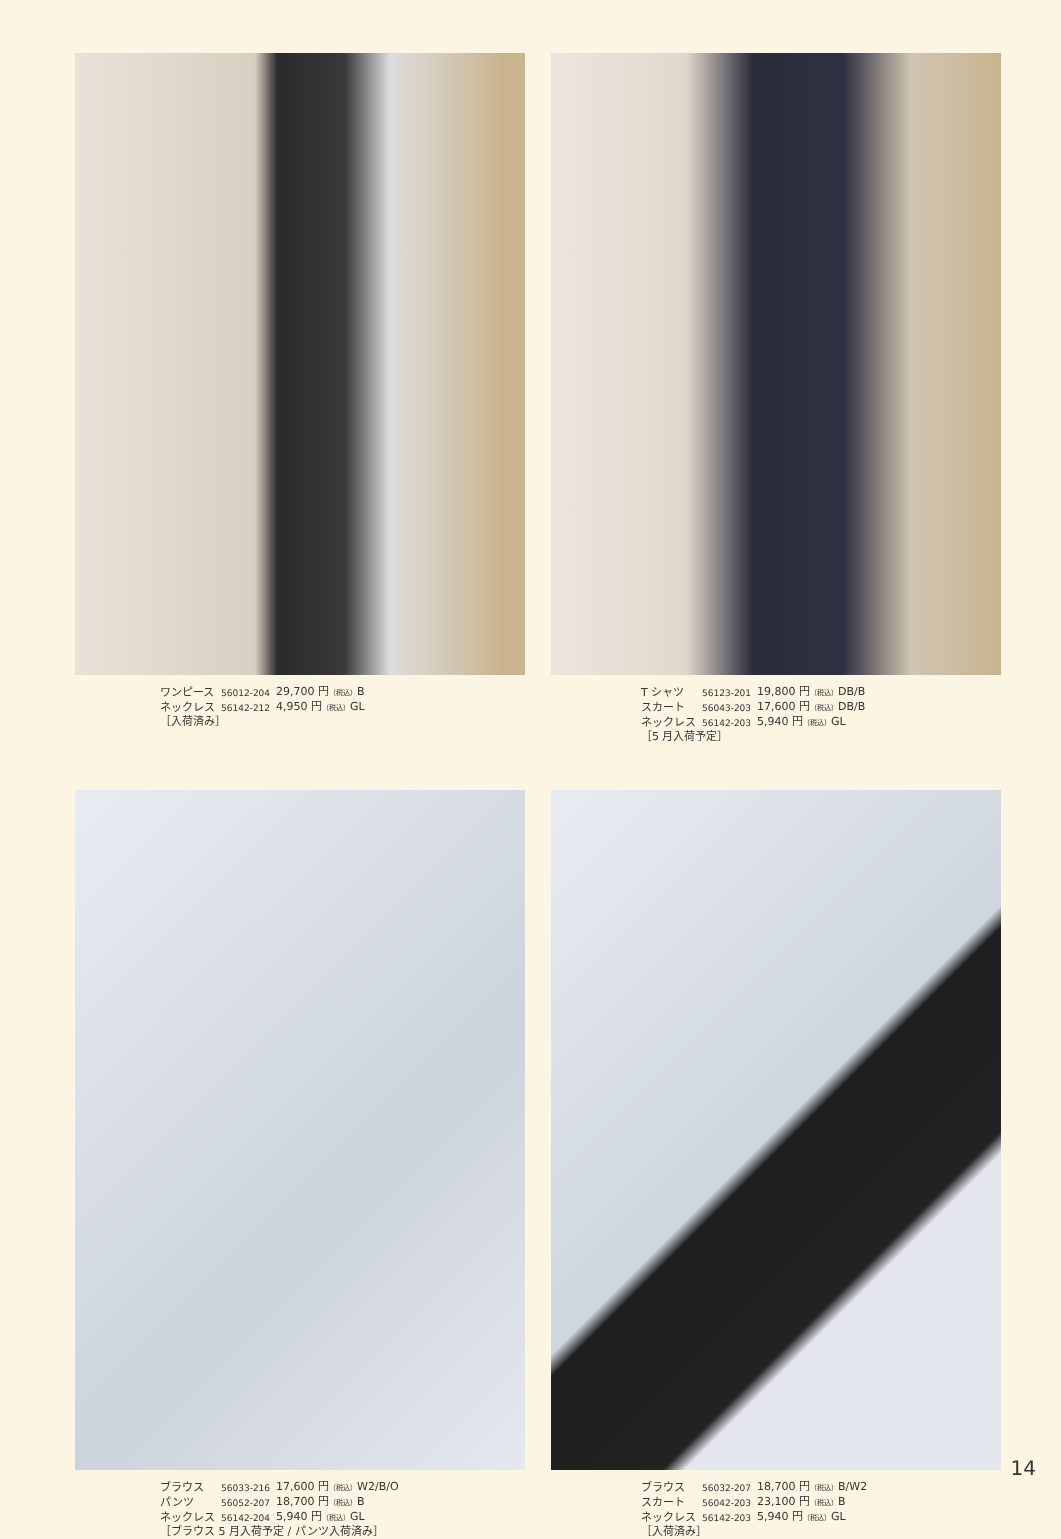| ワンピース | 56012-204 | 29,700 円 （税込） B |
| ネックレス | 56142-212 | 4,950 円 （税込） GL |
| ［入荷済み］ | | |
| T シャツ | 56123-201 | 19,800 円 （税込） DB/B |
| スカート | 56043-203 | 17,600 円 （税込） DB/B |
| ネックレス | 56142-203 | 5,940 円 （税込） GL |
| ［5 月入荷予定］ | | |
| ブラウス | 56033-216 | 17,600 円 （税込） W2/B/O |
| パンツ | 56052-207 | 18,700 円 （税込） B |
| ネックレス | 56142-204 | 5,940 円 （税込） GL |
| ［ブラウス 5 月入荷予定 / パンツ入荷済み］ | | |
| ブラウス | 56032-207 | 18,700 円 （税込） B/W2 |
| スカート | 56042-203 | 23,100 円 （税込） B |
| ネックレス | 56142-203 | 5,940 円 （税込） GL |
| ［入荷済み］ | | |
14